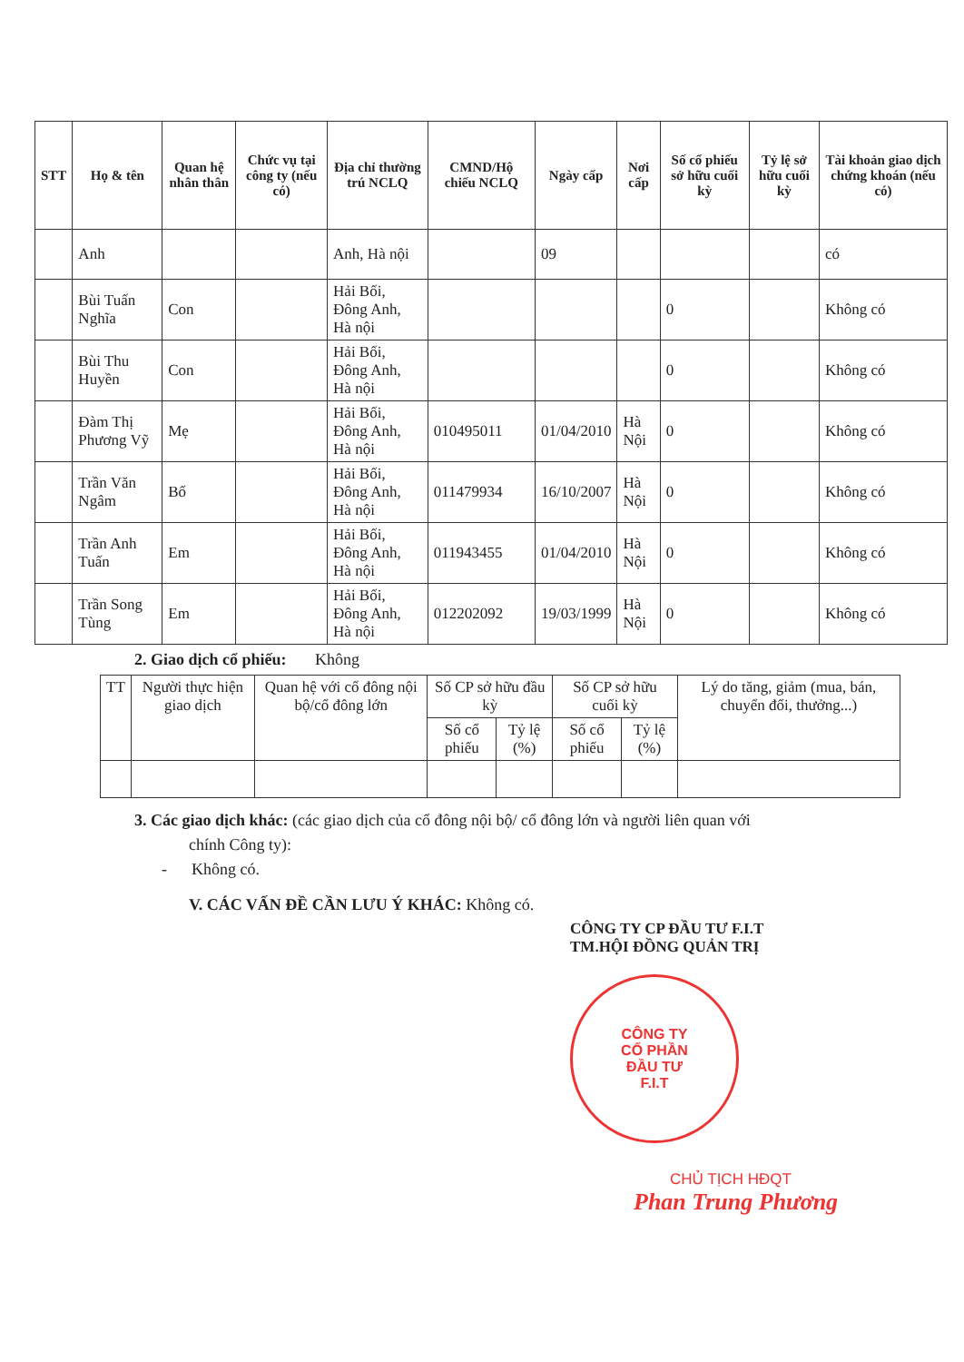| STT | Họ & tên | Quan hệ nhân thân | Chức vụ tại công ty (nếu có) | Địa chỉ thường trú NCLQ | CMND/Hộ chiếu NCLQ | Ngày cấp | Nơi cấp | Số cổ phiếu sở hữu cuối kỳ | Tỷ lệ sở hữu cuối kỳ | Tài khoản giao dịch chứng khoán (nếu có) |
| --- | --- | --- | --- | --- | --- | --- | --- | --- | --- | --- |
| | Anh | | | Anh, Hà nội | | 09 | | | | có |
| | Bùi Tuấn Nghĩa | Con | | Hải Bối, Đông Anh, Hà nội | | | | 0 | | Không có |
| | Bùi Thu Huyền | Con | | Hải Bối, Đông Anh, Hà nội | | | | 0 | | Không có |
| | Đàm Thị Phương Vỹ | Mẹ | | Hải Bối, Đông Anh, Hà nội | 010495011 | 01/04/2010 | Hà Nội | 0 | | Không có |
| | Trần Văn Ngâm | Bố | | Hải Bối, Đông Anh, Hà nội | 011479934 | 16/10/2007 | Hà Nội | 0 | | Không có |
| | Trần Anh Tuấn | Em | | Hải Bối, Đông Anh, Hà nội | 011943455 | 01/04/2010 | Hà Nội | 0 | | Không có |
| | Trần Song Tùng | Em | | Hải Bối, Đông Anh, Hà nội | 012202092 | 19/03/1999 | Hà Nội | 0 | | Không có |
2. Giao dịch cổ phiếu: Không
| TT | Người thực hiện giao dịch | Quan hệ với cổ đông nội bộ/cổ đông lớn | Số CP sở hữu đầu kỳ | | Số CP sở hữu cuối kỳ | | Lý do tăng, giảm (mua, bán, chuyển đổi, thưởng...) |
| --- | --- | --- | --- | --- | --- | --- | --- |
| | | | Số cổ phiếu | Tỷ lệ (%) | Số cổ phiếu | Tỷ lệ (%) | |
3. Các giao dịch khác: (các giao dịch của cổ đông nội bộ/ cổ đông lớn và người liên quan với
chính Công ty):
- Không có.
V. CÁC VẤN ĐỀ CẦN LƯU Ý KHÁC: Không có.
CÔNG TY CP ĐẦU TƯ F.I.T
TM.HỘI ĐỒNG QUẢN TRỊ
CÔNG TY
CỔ PHẦN
ĐẦU TƯ
F.I.T
CHỦ TỊCH HĐQT
Phan Trung Phương